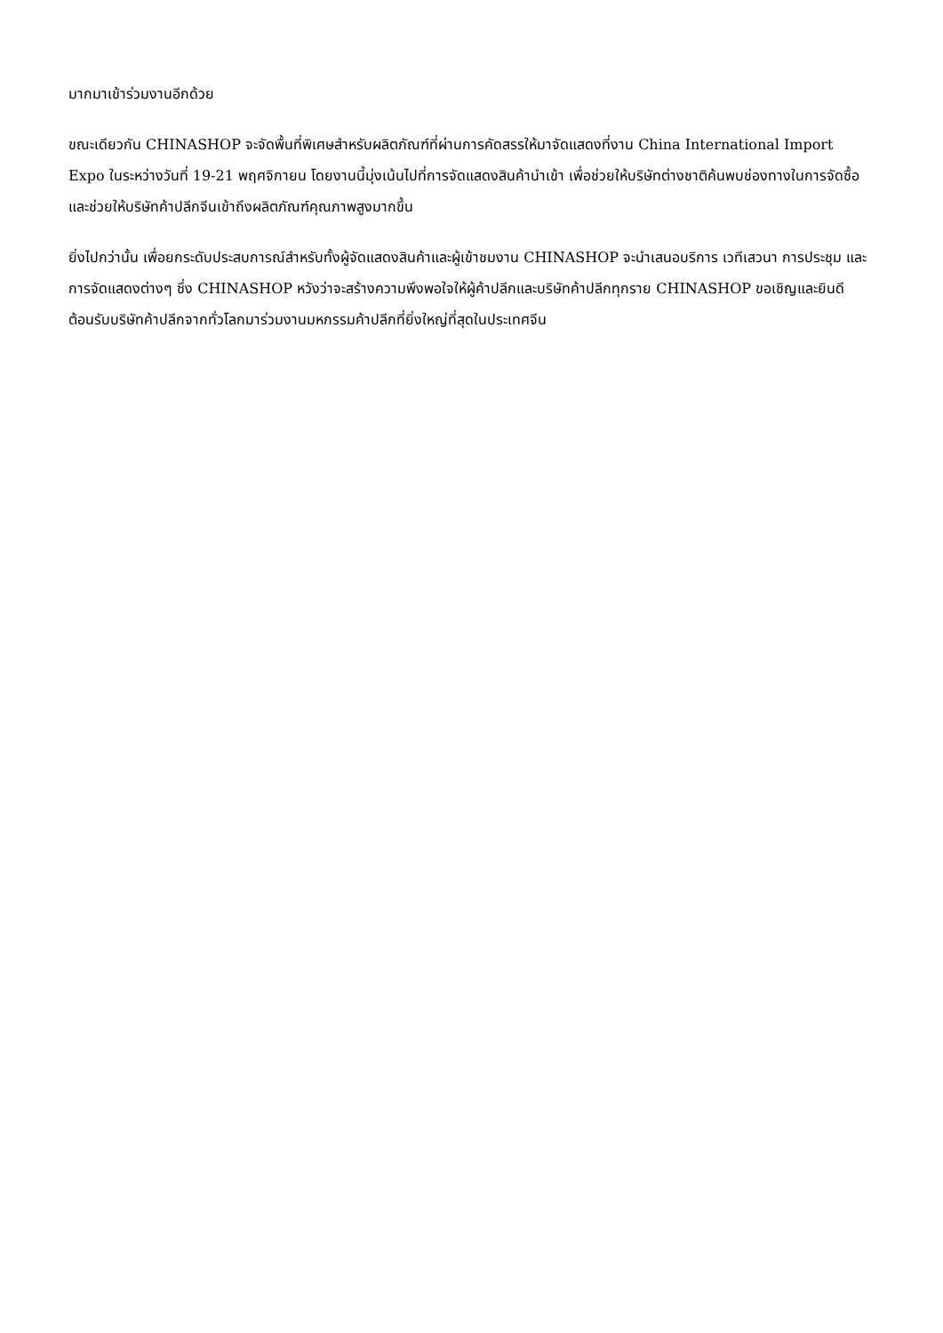มากมาเข้าร่วมงานอีกด้วย
ขณะเดียวกัน CHINASHOP จะจัดพื้นที่พิเศษสำหรับผลิตภัณฑ์ที่ผ่านการคัดสรรให้มาจัดแสดงที่งาน China International Import Expo ในระหว่างวันที่ 19-21 พฤศจิกายน โดยงานนี้มุ่งเน้นไปที่การจัดแสดงสินค้านำเข้า เพื่อช่วยให้บริษัทต่างชาติค้นพบช่องทางในการจัดซื้อ และช่วยให้บริษัทค้าปลีกจีนเข้าถึงผลิตภัณฑ์คุณภาพสูงมากขึ้น
ยิ่งไปกว่านั้น เพื่อยกระดับประสบการณ์สำหรับทั้งผู้จัดแสดงสินค้าและผู้เข้าชมงาน CHINASHOP จะนำเสนอบริการ เวทีเสวนา การประชุม และการจัดแสดงต่างๆ ซึ่ง CHINASHOP หวังว่าจะสร้างความพึงพอใจให้ผู้ค้าปลีกและบริษัทค้าปลีกทุกราย CHINASHOP ขอเชิญและยินดีต้อนรับบริษัทค้าปลีกจากทั่วโลกมาร่วมงานมหกรรมค้าปลีกที่ยิ่งใหญ่ที่สุดในประเทศจีน